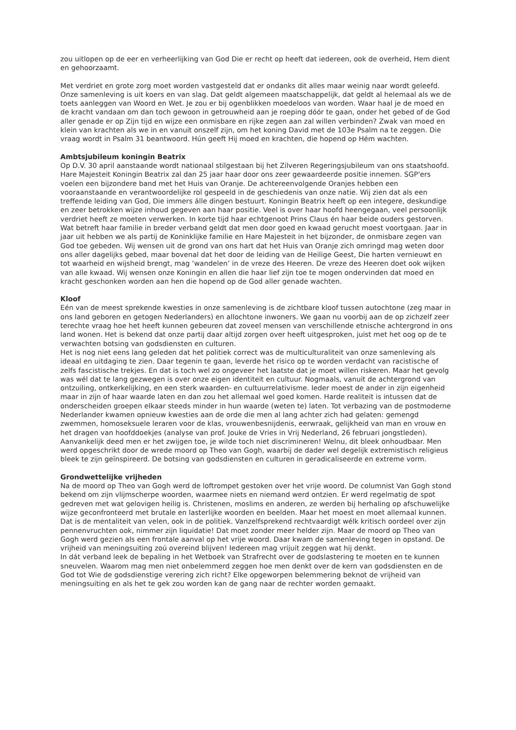zou uitlopen op de eer en verheerlijking van God Die er recht op heeft dat iedereen, ook de overheid, Hem dient en gehoorzaamt.
Met verdriet en grote zorg moet worden vastgesteld dat er ondanks dit alles maar weinig naar wordt geleefd. Onze samenleving is uit koers en van slag. Dat geldt algemeen maatschappelijk, dat geldt al helemaal als we de toets aanleggen van Woord en Wet. Je zou er bij ogenblikken moedeloos van worden. Waar haal je de moed en de kracht vandaan om dan toch gewoon in getrouwheid aan je roeping dóór te gaan, onder het gebed of de God aller genade er op Zijn tijd en wijze een onmisbare en rijke zegen aan zal willen verbinden? Zwak van moed en klein van krachten als we in en vanuit onszelf zijn, om het koning David met de 103e Psalm na te zeggen. Die vraag wordt in Psalm 31 beantwoord. Hún geeft Hij moed en krachten, die hopend op Hém wachten.
Ambtsjubileum koningin Beatrix
Op D.V. 30 april aanstaande wordt nationaal stilgestaan bij het Zilveren Regeringsjubileum van ons staatshoofd. Hare Majesteit Koningin Beatrix zal dan 25 jaar haar door ons zeer gewaardeerde positie innemen. SGP'ers voelen een bijzondere band met het Huis van Oranje. De achtereenvolgende Oranjes hebben een vooraanstaande en verantwoordelijke rol gespeeld in de geschiedenis van onze natie. Wij zien dat als een treffende leiding van God, Die immers álle dingen bestuurt. Koningin Beatrix heeft op een integere, deskundige en zeer betrokken wijze inhoud gegeven aan haar positie. Veel is over haar hoofd heengegaan, veel persoonlijk verdriet heeft ze moeten verwerken. In korte tijd haar echtgenoot Prins Claus én haar beide ouders gestorven. Wat betreft haar familie in breder verband geldt dat men door goed en kwaad gerucht moest voortgaan. Jaar in jaar uit hebben we als partij de Koninklijke familie en Hare Majesteit in het bijzonder, de onmisbare zegen van God toe gebeden. Wij wensen uit de grond van ons hart dat het Huis van Oranje zich omringd mag weten door ons aller dagelijks gebed, maar bovenal dat het door de leiding van de Heilige Geest, Die harten vernieuwt en tot waarheid en wijsheid brengt, mag ‘wandelen’ in de vreze des Heeren. De vreze des Heeren doet ook wijken van alle kwaad. Wij wensen onze Koningin en allen die haar lief zijn toe te mogen ondervinden dat moed en kracht geschonken worden aan hen die hopend op de God aller genade wachten.
Kloof
Eén van de meest sprekende kwesties in onze samenleving is de zichtbare kloof tussen autochtone (zeg maar in ons land geboren en getogen Nederlanders) en allochtone inwoners. We gaan nu voorbij aan de op zichzelf zeer terechte vraag hoe het heeft kunnen gebeuren dat zoveel mensen van verschillende etnische achtergrond in ons land wonen. Het is bekend dat onze partij daar altijd zorgen over heeft uitgesproken, juist met het oog op de te verwachten botsing van godsdiensten en culturen.
Het is nog niet eens lang geleden dat het politiek correct was de multiculturaliteit van onze samenleving als ideaal en uitdaging te zien. Daar tegenin te gaan, leverde het risico op te worden verdacht van racistische of zelfs fascistische trekjes. En dat is toch wel zo ongeveer het laatste dat je moet willen riskeren. Maar het gevolg was wél dat te lang gezwegen is over onze eigen identiteit en cultuur. Nogmaals, vanuit de achtergrond van ontzuiling, ontkerkelijking, en een sterk waarden- en cultuurrelativisme. Ieder moest de ander in zijn eigenheid maar in zijn of haar waarde laten en dan zou het allemaal wel goed komen. Harde realiteit is intussen dat de onderscheiden groepen elkaar steeds minder in hun waarde (weten te) laten. Tot verbazing van de postmoderne Nederlander kwamen opnieuw kwesties aan de orde die men al lang achter zich had gelaten: gemengd zwemmen, homoseksuele leraren voor de klas, vrouwenbesnijdenis, eerwraak, gelijkheid van man en vrouw en het dragen van hoofddoekjes (analyse van prof. Jouke de Vries in Vrij Nederland, 26 februari jongstleden). Aanvankelijk deed men er het zwijgen toe, je wilde toch niet discrimineren! Welnu, dit bleek onhoudbaar. Men werd opgeschrikt door de wrede moord op Theo van Gogh, waarbij de dader wel degelijk extremistisch religieus bleek te zijn geïnspireerd. De botsing van godsdiensten en culturen in geradicaliseerde en extreme vorm.
Grondwettelijke vrijheden
Na de moord op Theo van Gogh werd de loftrompet gestoken over het vrije woord. De columnist Van Gogh stond bekend om zijn vlijmscherpe woorden, waarmee niets en niemand werd ontzien. Er werd regelmatig de spot gedreven met wat gelovigen heilig is. Christenen, moslims en anderen, ze werden bij herhaling op afschuwelijke wijze geconfronteerd met brutale en lasterlijke woorden en beelden. Maar het moest en moet allemaal kunnen. Dat is de mentaliteit van velen, ook in de politiek. Vanzelfsprekend rechtvaardigt wélk kritisch oordeel over zijn pennenvruchten ook, nimmer zijn liquidatie! Dat moet zonder meer helder zijn. Maar de moord op Theo van Gogh werd gezien als een frontale aanval op het vrije woord. Daar kwam de samenleving tegen in opstand. De vrijheid van meningsuiting zoú overeind blijven! Iedereen mag vrijuit zeggen wat hij denkt.
In dát verband leek de bepaling in het Wetboek van Strafrecht over de godslastering te moeten en te kunnen sneuvelen. Waarom mag men niet onbelemmerd zeggen hoe men denkt over de kern van godsdiensten en de God tot Wie de godsdienstige verering zich richt? Elke opgeworpen belemmering beknot de vrijheid van meningsuiting en als het te gek zou worden kan de gang naar de rechter worden gemaakt.